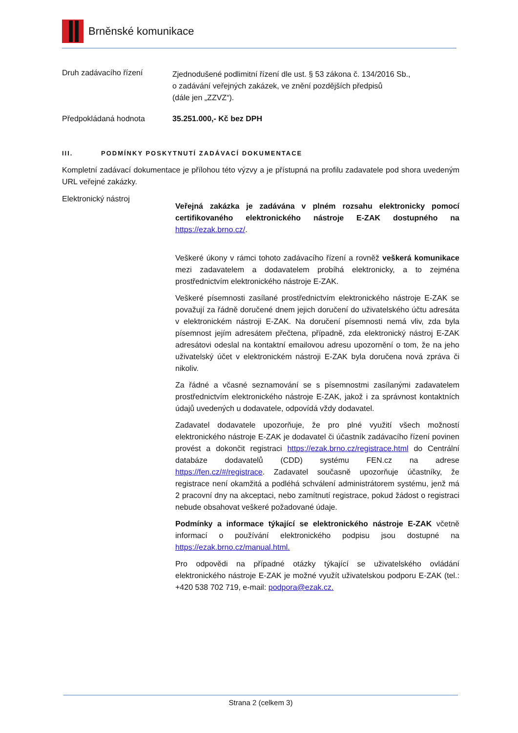Brněnské komunikace
Druh zadávacího řízení
Zjednodušené podlimitní řízení dle ust. § 53 zákona č. 134/2016 Sb.,
o zadávání veřejných zakázek, ve znění pozdějších předpisů
(dále jen „ZZVZ“).
Předpokládaná hodnota 35.251.000,- Kč bez DPH
III. PODMÍNKY POSKYTNUTÍ ZADÁVACÍ DOKUMENTACE
Kompletní zadávací dokumentace je přílohou této výzvy a je přístupná na profilu zadavatele pod shora uvedeným URL veřejné zakázky.
Elektronický nástroj
Veřejná zakázka je zadávána v plném rozsahu elektronicky pomocí certifikovaného elektronického nástroje E-ZAK dostupného na https://ezak.brno.cz/.
Veškeré úkony v rámci tohoto zadávacího řízení a rovněž veškerá komunikace mezi zadavatelem a dodavatelem probíhá elektronicky, a to zejména prostřednictvím elektronického nástroje E-ZAK.
Veškeré písemnosti zasílané prostřednictvím elektronického nástroje E-ZAK se považují za řádně doručené dnem jejich doručení do uživatelského účtu adresáta v elektronickém nástroji E-ZAK. Na doručení písemnosti nemá vliv, zda byla písemnost jejím adresátem přečtena, případně, zda elektronický nástroj E-ZAK adresátovi odeslal na kontaktní emailovou adresu upozornění o tom, že na jeho uživatelský účet v elektronickém nástroji E-ZAK byla doručena nová zpráva či nikoliv.
Za řádné a včasné seznamování se s písemnostmi zasílanými zadavatelem prostřednictvím elektronického nástroje E-ZAK, jakož i za správnost kontaktních údajů uvedených u dodavatele, odpovídá vždy dodavatel.
Zadavatel dodavatele upozorňuje, že pro plné využití všech možností elektronického nástroje E-ZAK je dodavatel či účastník zadávacího řízení povinen provést a dokončit registraci https://ezak.brno.cz/registrace.html do Centrální databáze dodavatelů (CDD) systému FEN.cz na adrese https://fen.cz/#/registrace. Zadavatel současně upozorňuje účastníky, že registrace není okamžitá a podléhá schválení administrátorem systému, jenž má 2 pracovní dny na akceptaci, nebo zamítnutí registrace, pokud žádost o registraci nebude obsahovat veškeré požadované údaje.
Podmínky a informace týkající se elektronického nástroje E-ZAK včetně informací o používání elektronického podpisu jsou dostupné na https://ezak.brno.cz/manual.html.
Pro odpovědi na případné otázky týkající se uživatelského ovládání elektronického nástroje E-ZAK je možné využít uživatelskou podporu E-ZAK (tel.: +420 538 702 719, e-mail: podpora@ezak.cz.
Strana 2 (celkem 3)